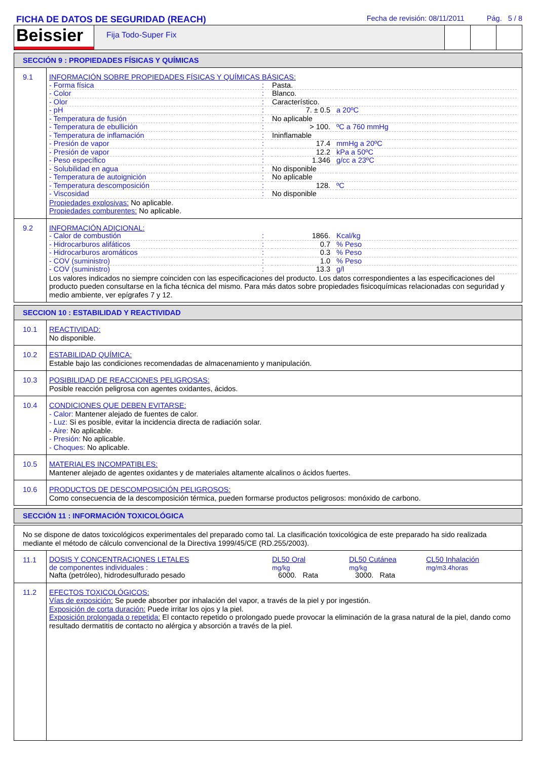FICHA DE DATOS DE SEGURIDAD (REACH)
Fecha de revisión: 08/11/2011 Pág. 5 / 8
Beissier
Fija Todo-Super Fix
SECCIÓN 9 : PROPIEDADES FÍSICAS Y QUÍMICAS
9.1
INFORMACIÓN SOBRE PROPIEDADES FÍSICAS Y QUÍMICAS BÁSICAS:
| - Forma física | : | Pasta. | |
| - Color | : | Blanco. | |
| - Olor | : | Característico. | |
| - pH | : | 7. ± 0.5 | a 20ºC |
| - Temperatura de fusión | : | No aplicable | |
| - Temperatura de ebullición | : | > 100. | ºC a 760 mmHg |
| - Temperatura de inflamación | : | Ininflamable | |
| - Presión de vapor | : | 17.4 | mmHg a 20ºC |
| - Presión de vapor | : | 12.2 | kPa a 50ºC |
| - Peso específico | : | 1.346 | g/cc a 23ºC |
| - Solubilidad en agua | : | No disponible | |
| - Temperatura de autoignición | : | No aplicable | |
| - Temperatura descomposición | : | 128. | ºC |
| - Viscosidad | : | No disponible | |
Propiedades explosivas: No aplicable.
Propiedades comburentes: No aplicable.
9.2
INFORMACIÓN ADICIONAL:
| - Calor de combustión | : | 1866. | Kcal/kg |
| - Hidrocarburos alifáticos | : | 0.7 | % Peso |
| - Hidrocarburos aromáticos | : | 0.3 | % Peso |
| - COV (suministro) | : | 1.0 | % Peso |
| - COV (suministro) | : | 13.3 | g/l |
Los valores indicados no siempre coinciden con las especificaciones del producto. Los datos correspondientes a las especificaciones del producto pueden consultarse en la ficha técnica del mismo. Para más datos sobre propiedades fisicoquímicas relacionadas con seguridad y medio ambiente, ver epígrafes 7 y 12.
SECCION 10 : ESTABILIDAD Y REACTIVIDAD
10.1
REACTIVIDAD:
No disponible.
10.2
ESTABILIDAD QUÍMICA:
Estable bajo las condiciones recomendadas de almacenamiento y manipulación.
10.3
POSIBILIDAD DE REACCIONES PELIGROSAS:
Posible reacción peligrosa con agentes oxidantes, ácidos.
10.4
CONDICIONES QUE DEBEN EVITARSE:
- Calor: Mantener alejado de fuentes de calor.
- Luz: Si es posible, evitar la incidencia directa de radiación solar.
- Aire: No aplicable.
- Presión: No aplicable.
- Choques: No aplicable.
10.5
MATERIALES INCOMPATIBLES:
Mantener alejado de agentes oxidantes y de materiales altamente alcalinos o ácidos fuertes.
10.6
PRODUCTOS DE DESCOMPOSICIÓN PELIGROSOS:
Como consecuencia de la descomposición térmica, pueden formarse productos peligrosos: monóxido de carbono.
SECCIÓN 11 : INFORMACIÓN TOXICOLÓGICA
No se dispone de datos toxicológicos experimentales del preparado como tal. La clasificación toxicológica de este preparado ha sido realizada mediante el método de cálculo convencional de la Directiva 1999/45/CE (RD.255/2003).
11.1
| DOSIS Y CONCENTRACIONES LETALES de componentes individuales : Nafta (petróleo), hidrodesulfurado pesado | DL50 Oral mg/kg 6000. Rata | DL50 Cutánea mg/kg 3000. Rata | CL50 Inhalación mg/m3.4horas |
11.2
EFECTOS TOXICOLÓGICOS:
Vías de exposición: Se puede absorber por inhalación del vapor, a través de la piel y por ingestión.
Exposición de corta duración: Puede irritar los ojos y la piel.
Exposición prolongada o repetida: El contacto repetido o prolongado puede provocar la eliminación de la grasa natural de la piel, dando como resultado dermatitis de contacto no alérgica y absorción a través de la piel.